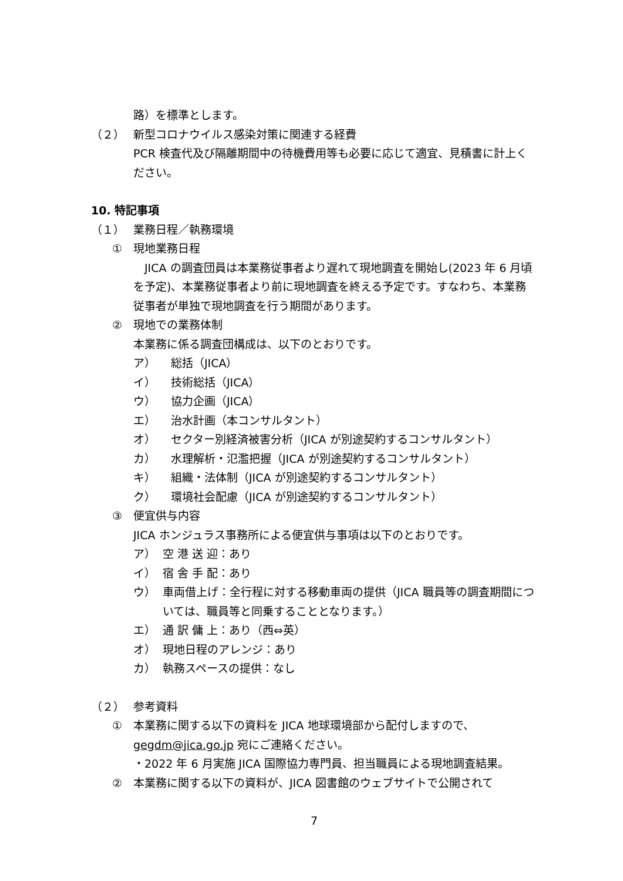路）を標準とします。
（２） 新型コロナウイルス感染対策に関連する経費
PCR 検査代及び隔離期間中の待機費用等も必要に応じて適宜、見積書に計上ください。
10. 特記事項
（１） 業務日程／執務環境
① 現地業務日程
　JICA の調査団員は本業務従事者より遅れて現地調査を開始し(2023 年 6 月頃を予定)、本業務従事者より前に現地調査を終える予定です。すなわち、本業務従事者が単独で現地調査を行う期間があります。
② 現地での業務体制
本業務に係る調査団構成は、以下のとおりです。
ア） 総括（JICA）
イ） 技術総括（JICA）
ウ） 協力企画（JICA）
エ） 治水計画（本コンサルタント）
オ） セクター別経済被害分析（JICA が別途契約するコンサルタント）
カ） 水理解析・氾濫把握（JICA が別途契約するコンサルタント）
キ） 組織・法体制（JICA が別途契約するコンサルタント）
ク） 環境社会配慮（JICA が別途契約するコンサルタント）
③ 便宜供与内容
JICA ホンジュラス事務所による便宜供与事項は以下のとおりです。
ア） 空 港 送 迎：あり
イ） 宿 舎 手 配：あり
ウ） 車両借上げ：全行程に対する移動車両の提供（JICA 職員等の調査期間については、職員等と同乗することとなります。）
エ） 通 訳 傭 上：あり（西⇔英）
オ） 現地日程のアレンジ：あり
カ） 執務スペースの提供：なし
（２） 参考資料
① 本業務に関する以下の資料を JICA 地球環境部から配付しますので、gegdm@jica.go.jp 宛にご連絡ください。
・2022 年 6 月実施 JICA 国際協力専門員、担当職員による現地調査結果。
② 本業務に関する以下の資料が、JICA 図書館のウェブサイトで公開されて
7